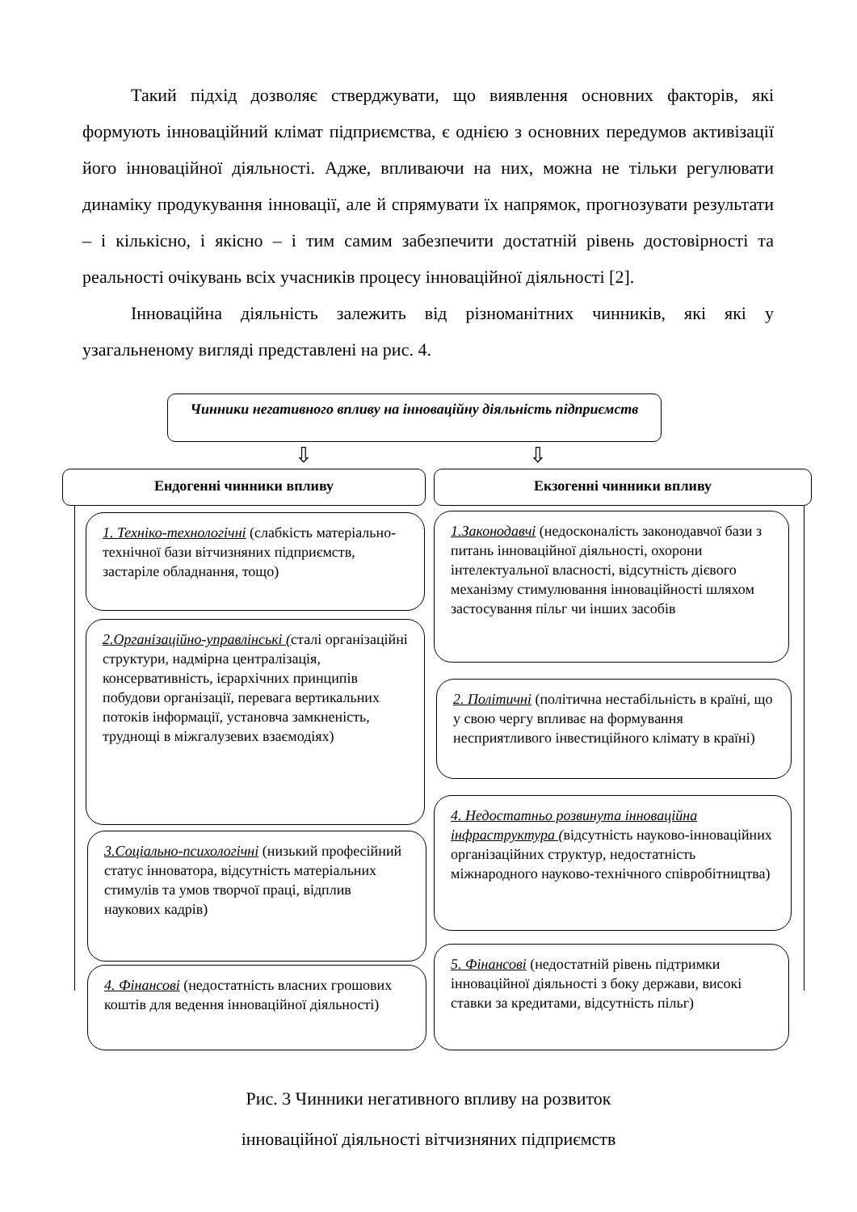Такий підхід дозволяє стверджувати, що виявлення основних факторів, які формують інноваційний клімат підприємства, є однією з основних передумов активізації його інноваційної діяльності. Адже, впливаючи на них, можна не тільки регулювати динаміку продукування інновації, але й спрямувати їх напрямок, прогнозувати результати – і кількісно, і якісно – і тим самим забезпечити достатній рівень достовірності та реальності очікувань всіх учасників процесу інноваційної діяльності [2].
Інноваційна діяльність залежить від різноманітних чинників, які які у узагальненому вигляді представлені на рис. 4.
Чинники негативного впливу на інноваційну діяльність підприємств
⇩ ⇩
Ендогенні чинники впливу Екзогенні чинники впливу
1. Техніко-технологічні (слабкість матеріально-технічної бази вітчизняних підприємств, застаріле обладнання, тощо)
2.Організаційно-управлінські (сталі організаційні структури, надмірна централізація, консервативність, ієрархічних принципів побудови організації, перевага вертикальних потоків інформації, установча замкненість, труднощі в міжгалузевих взаємодіях)
3.Соціально-психологічні (низький професійний статус інноватора, відсутність матеріальних стимулів та умов творчої праці, відплив наукових кадрів)
4. Фінансові (недостатність власних грошових коштів для ведення інноваційної діяльності)
1.Законодавчі (недосконалість законодавчої бази з питань інноваційної діяльності, охорони інтелектуальної власності, відсутність дієвого механізму стимулювання інноваційності шляхом застосування пільг чи інших засобів
2. Політичні (політична нестабільність в країні, що у свою чергу впливає на формування несприятливого інвестиційного клімату в країні)
4. Недостатньо розвинута інноваційна інфраструктура (відсутність науково-інноваційних організаційних структур, недостатність міжнародного науково-технічного співробітництва)
5. Фінансові (недостатній рівень підтримки інноваційної діяльності з боку держави, високі ставки за кредитами, відсутність пільг)
Рис. 3 Чинники негативного впливу на розвиток
інноваційної діяльності вітчизняних підприємств